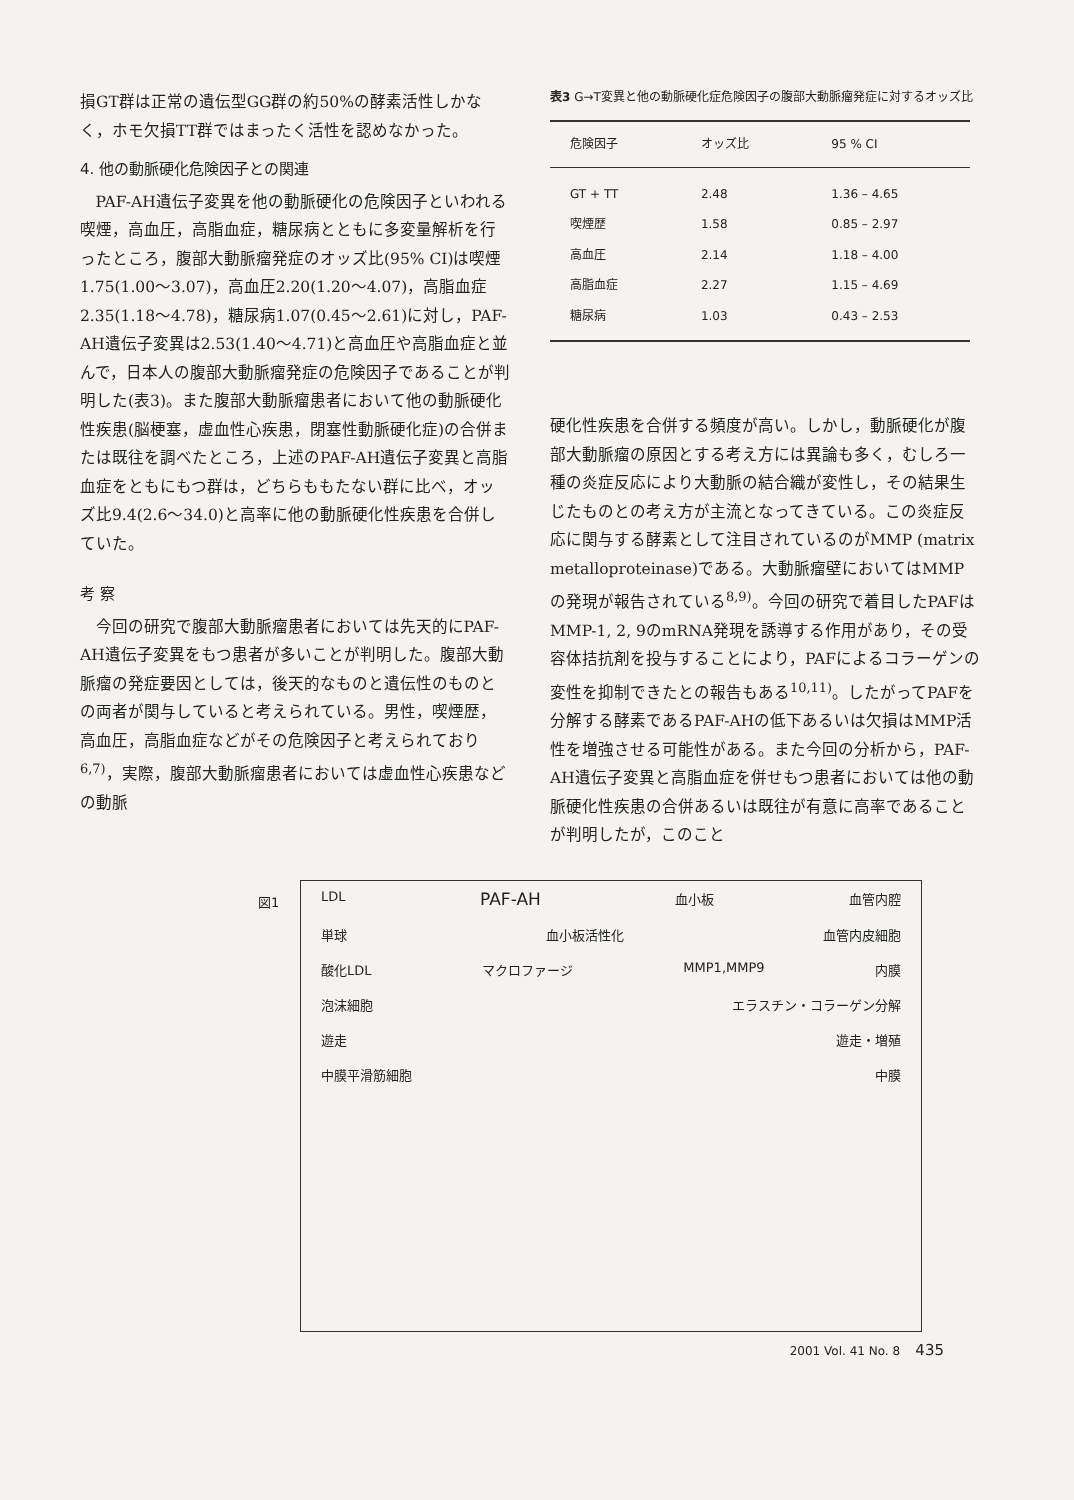損GT群は正常の遺伝型GG群の約50%の酵素活性しかなく，ホモ欠損TT群ではまったく活性を認めなかった。
4. 他の動脈硬化危険因子との関連
PAF-AH遺伝子変異を他の動脈硬化の危険因子といわれる喫煙，高血圧，高脂血症，糖尿病とともに多変量解析を行ったところ，腹部大動脈瘤発症のオッズ比(95% CI)は喫煙1.75(1.00〜3.07)，高血圧2.20(1.20〜4.07)，高脂血症2.35(1.18〜4.78)，糖尿病1.07(0.45〜2.61)に対し，PAF-AH遺伝子変異は2.53(1.40〜4.71)と高血圧や高脂血症と並んで，日本人の腹部大動脈瘤発症の危険因子であることが判明した(表3)。また腹部大動脈瘤患者において他の動脈硬化性疾患(脳梗塞，虚血性心疾患，閉塞性動脈硬化症)の合併または既往を調べたところ，上述のPAF-AH遺伝子変異と高脂血症をともにもつ群は，どちらももたない群に比べ，オッズ比9.4(2.6〜34.0)と高率に他の動脈硬化性疾患を合併していた。
考 察
今回の研究で腹部大動脈瘤患者においては先天的にPAF-AH遺伝子変異をもつ患者が多いことが判明した。腹部大動脈瘤の発症要因としては，後天的なものと遺伝性のものとの両者が関与していると考えられている。男性，喫煙歴，高血圧，高脂血症などがその危険因子と考えられており<sup>6,7)</sup>，実際，腹部大動脈瘤患者においては虚血性心疾患などの動脈
表3 G→T変異と他の動脈硬化症危険因子の腹部大動脈瘤発症に対するオッズ比
| 危険因子 | オッズ比 | 95 % CI |
| --- | --- | --- |
| GT + TT | 2.48 | 1.36 – 4.65 |
| 喫煙歴 | 1.58 | 0.85 – 2.97 |
| 高血圧 | 2.14 | 1.18 – 4.00 |
| 高脂血症 | 2.27 | 1.15 – 4.69 |
| 糖尿病 | 1.03 | 0.43 – 2.53 |
硬化性疾患を合併する頻度が高い。しかし，動脈硬化が腹部大動脈瘤の原因とする考え方には異論も多く，むしろ一種の炎症反応により大動脈の結合織が変性し，その結果生じたものとの考え方が主流となってきている。この炎症反応に関与する酵素として注目されているのがMMP (matrix metalloproteinase)である。大動脈瘤壁においてはMMPの発現が報告されている<sup>8,9)</sup>。今回の研究で着目したPAFはMMP-1, 2, 9のmRNA発現を誘導する作用があり，その受容体拮抗剤を投与することにより，PAFによるコラーゲンの変性を抑制できたとの報告もある<sup>10,11)</sup>。したがってPAFを分解する酵素であるPAF-AHの低下あるいは欠損はMMP活性を増強させる可能性がある。また今回の分析から，PAF-AH遺伝子変異と高脂血症を併せもつ患者においては他の動脈硬化性疾患の合併あるいは既往が有意に高率であることが判明したが，このこと
LDL PAF-AH 血小板 血管内腔
単球 血小板活性化 血管内皮細胞
酸化LDL マクロファージ MMP1,MMP9 内膜
泡沫細胞 エラスチン・コラーゲン分解
遊走 遊走・増殖
中膜平滑筋細胞 中膜
図1
2001 Vol. 41 No. 8 435